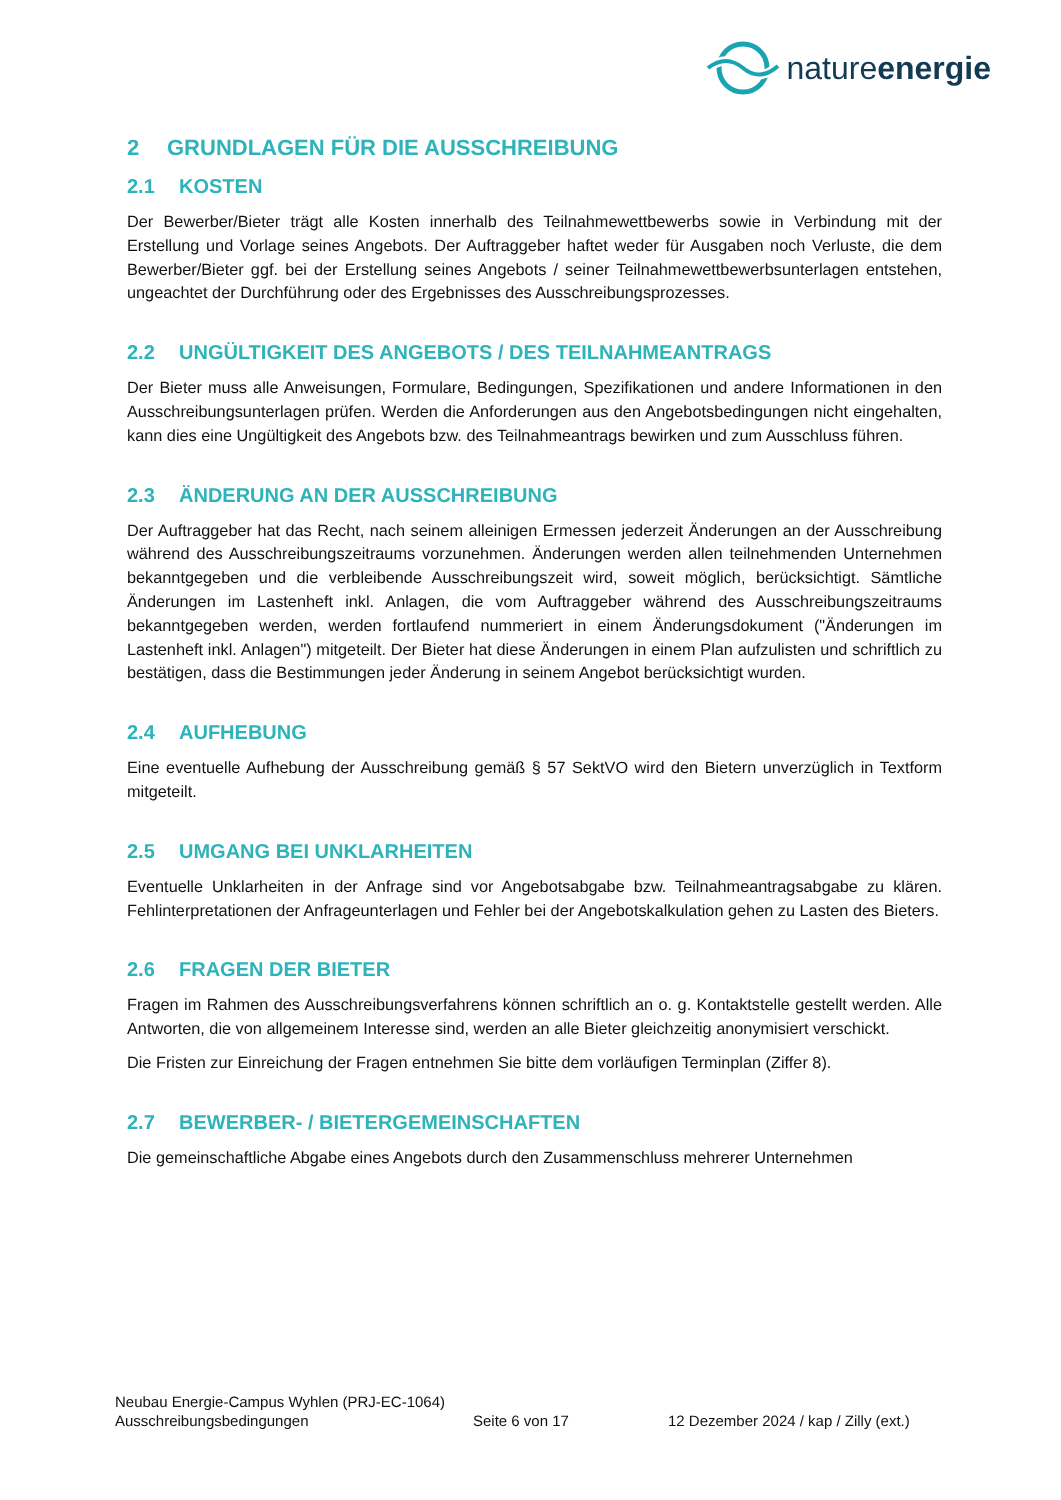natureenergie
2 GRUNDLAGEN FÜR DIE AUSSCHREIBUNG
2.1 KOSTEN
Der Bewerber/Bieter trägt alle Kosten innerhalb des Teilnahmewettbewerbs sowie in Verbindung mit der Erstellung und Vorlage seines Angebots. Der Auftraggeber haftet weder für Ausgaben noch Verluste, die dem Bewerber/Bieter ggf. bei der Erstellung seines Angebots / seiner Teilnahmewettbewerbsunterlagen entstehen, ungeachtet der Durchführung oder des Ergebnisses des Ausschreibungsprozesses.
2.2 UNGÜLTIGKEIT DES ANGEBOTS / DES TEILNAHMEANTRAGS
Der Bieter muss alle Anweisungen, Formulare, Bedingungen, Spezifikationen und andere Informationen in den Ausschreibungsunterlagen prüfen. Werden die Anforderungen aus den Angebotsbedingungen nicht eingehalten, kann dies eine Ungültigkeit des Angebots bzw. des Teilnahmeantrags bewirken und zum Ausschluss führen.
2.3 ÄNDERUNG AN DER AUSSCHREIBUNG
Der Auftraggeber hat das Recht, nach seinem alleinigen Ermessen jederzeit Änderungen an der Ausschreibung während des Ausschreibungszeitraums vorzunehmen. Änderungen werden allen teilnehmenden Unternehmen bekanntgegeben und die verbleibende Ausschreibungszeit wird, soweit möglich, berücksichtigt. Sämtliche Änderungen im Lastenheft inkl. Anlagen, die vom Auftraggeber während des Ausschreibungszeitraums bekanntgegeben werden, werden fortlaufend nummeriert in einem Änderungsdokument ("Änderungen im Lastenheft inkl. Anlagen") mitgeteilt. Der Bieter hat diese Änderungen in einem Plan aufzulisten und schriftlich zu bestätigen, dass die Bestimmungen jeder Änderung in seinem Angebot berücksichtigt wurden.
2.4 AUFHEBUNG
Eine eventuelle Aufhebung der Ausschreibung gemäß § 57 SektVO wird den Bietern unverzüglich in Textform mitgeteilt.
2.5 UMGANG BEI UNKLARHEITEN
Eventuelle Unklarheiten in der Anfrage sind vor Angebotsabgabe bzw. Teilnahmeantragsabgabe zu klären. Fehlinterpretationen der Anfrageunterlagen und Fehler bei der Angebotskalkulation gehen zu Lasten des Bieters.
2.6 FRAGEN DER BIETER
Fragen im Rahmen des Ausschreibungsverfahrens können schriftlich an o. g. Kontaktstelle gestellt werden. Alle Antworten, die von allgemeinem Interesse sind, werden an alle Bieter gleichzeitig anonymisiert verschickt.
Die Fristen zur Einreichung der Fragen entnehmen Sie bitte dem vorläufigen Terminplan (Ziffer 8).
2.7 BEWERBER- / BIETERGEMEINSCHAFTEN
Die gemeinschaftliche Abgabe eines Angebots durch den Zusammenschluss mehrerer Unternehmen
Neubau Energie-Campus Wyhlen (PRJ-EC-1064)
Ausschreibungsbedingungen Seite 6 von 17 12 Dezember 2024 / kap / Zilly (ext.)